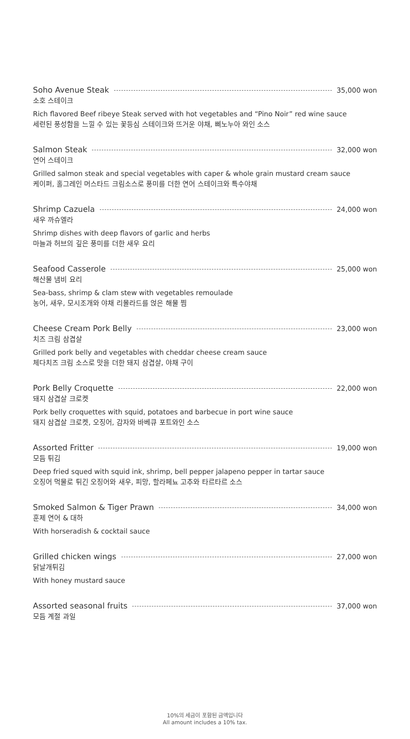Soho Avenue Steak 35,000 won
소호 스테이크
Rich flavored Beef ribeye Steak served with hot vegetables and “Pino Noir” red wine sauce
세련된 풍성함을 느낄 수 있는 꽃등심 스테이크와 뜨거운 야채, 삐노누아 와인 소스
Salmon Steak 32,000 won
연어 스테이크
Grilled salmon steak and special vegetables with caper & whole grain mustard cream sauce
케이퍼, 홀그레인 머스타드 크림소스로 풍미를 더한 연어 스테이크와 특수야채
Shrimp Cazuela 24,000 won
새우 까슈엘라
Shrimp dishes with deep flavors of garlic and herbs
마늘과 허브의 깊은 풍미를 더한 새우 요리
Seafood Casserole 25,000 won
해산물 냄비 요리
Sea-bass, shrimp & clam stew with vegetables remoulade
농어, 새우, 모시조개와 야채 리몰라드를 얹은 해물 찜
Cheese Cream Pork Belly 23,000 won
치즈 크림 삼겹살
Grilled pork belly and vegetables with cheddar cheese cream sauce
체다치즈 크림 소스로 맛을 더한 돼지 삼겹살, 야채 구이
Pork Belly Croquette 22,000 won
돼지 삼겹살 크로켓
Pork belly croquettes with squid, potatoes and barbecue in port wine sauce
돼지 삼겹살 크로켓, 오징어, 감자와 바베큐 포트와인 소스
Assorted Fritter 19,000 won
모듬 튀김
Deep fried squed with squid ink, shrimp, bell pepper jalapeno pepper in tartar sauce
오징어 먹물로 튀긴 오징어와 새우, 피망, 할라페뇨 고추와 타르타르 소스
Smoked Salmon & Tiger Prawn 34,000 won
훈제 연어 & 대하
With horseradish & cocktail sauce
Grilled chicken wings 27,000 won
닭날개튀김
With honey mustard sauce
Assorted seasonal fruits 37,000 won
모듬 계절 과일
10%의 세금이 포함된 금액입니다
All amount includes a 10% tax.